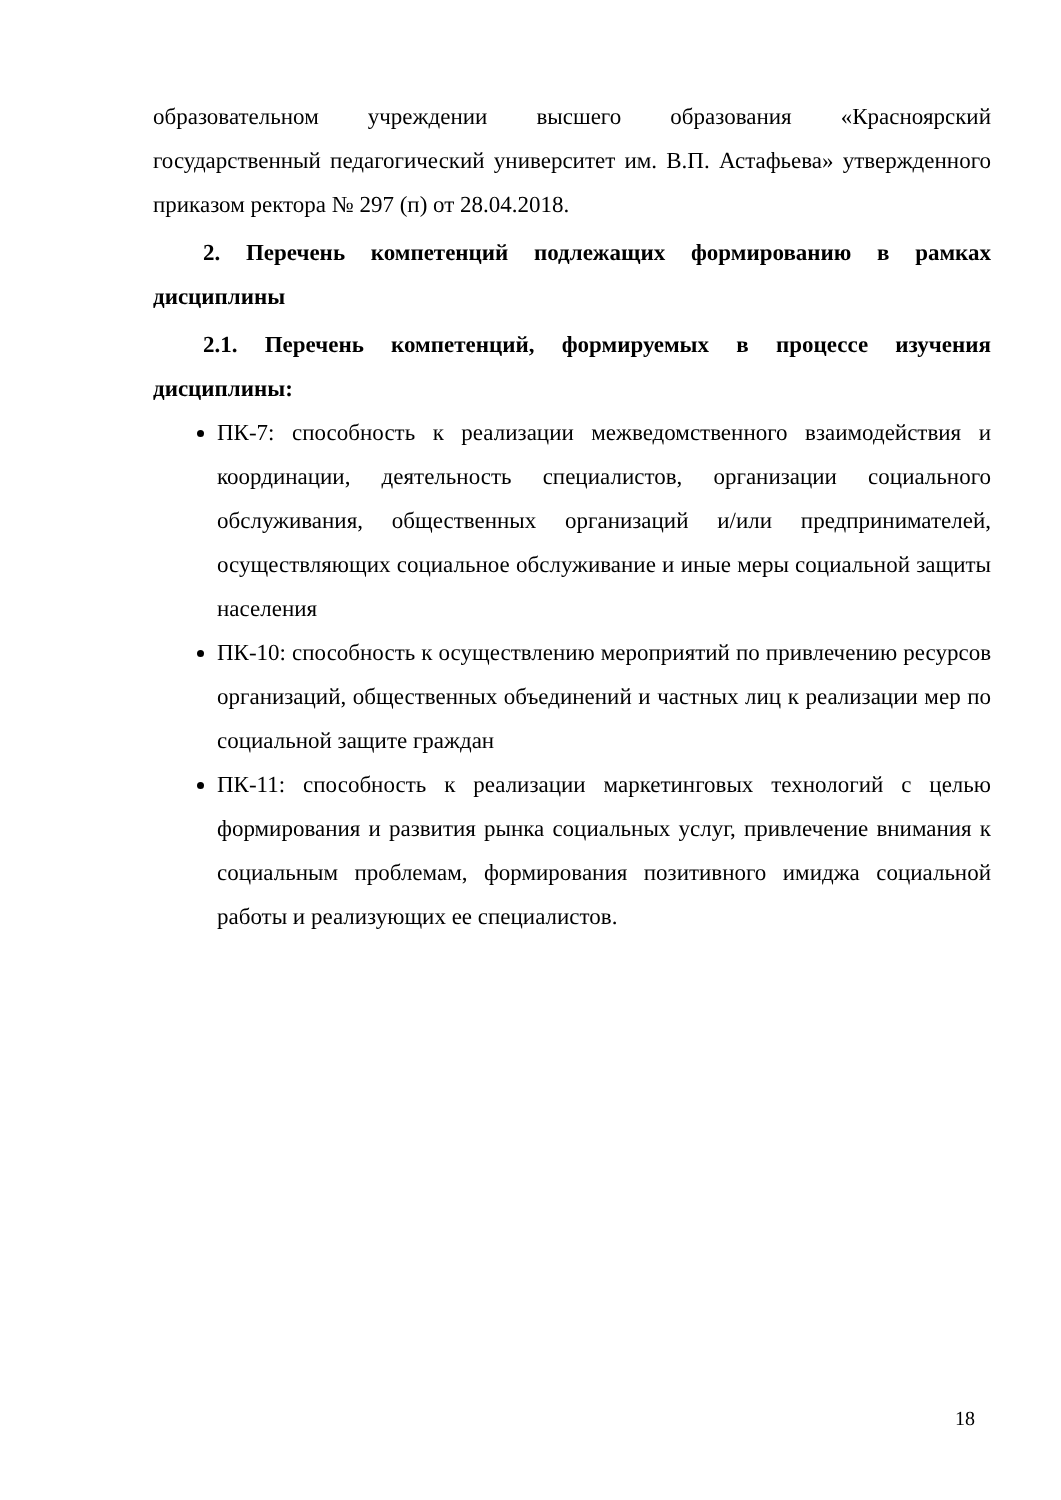образовательном учреждении высшего образования «Красноярский государственный педагогический университет им. В.П. Астафьева» утвержденного приказом ректора № 297 (п) от 28.04.2018.
2. Перечень компетенций подлежащих формированию в рамках дисциплины
2.1. Перечень компетенций, формируемых в процессе изучения дисциплины:
ПК-7: способность к реализации межведомственного взаимодействия и координации, деятельность специалистов, организации социального обслуживания, общественных организаций и/или предпринимателей, осуществляющих социальное обслуживание и иные меры социальной защиты населения
ПК-10: способность к осуществлению мероприятий по привлечению ресурсов организаций, общественных объединений и частных лиц к реализации мер по социальной защите граждан
ПК-11: способность к реализации маркетинговых технологий с целью формирования и развития рынка социальных услуг, привлечение внимания к социальным проблемам, формирования позитивного имиджа социальной работы и реализующих ее специалистов.
18